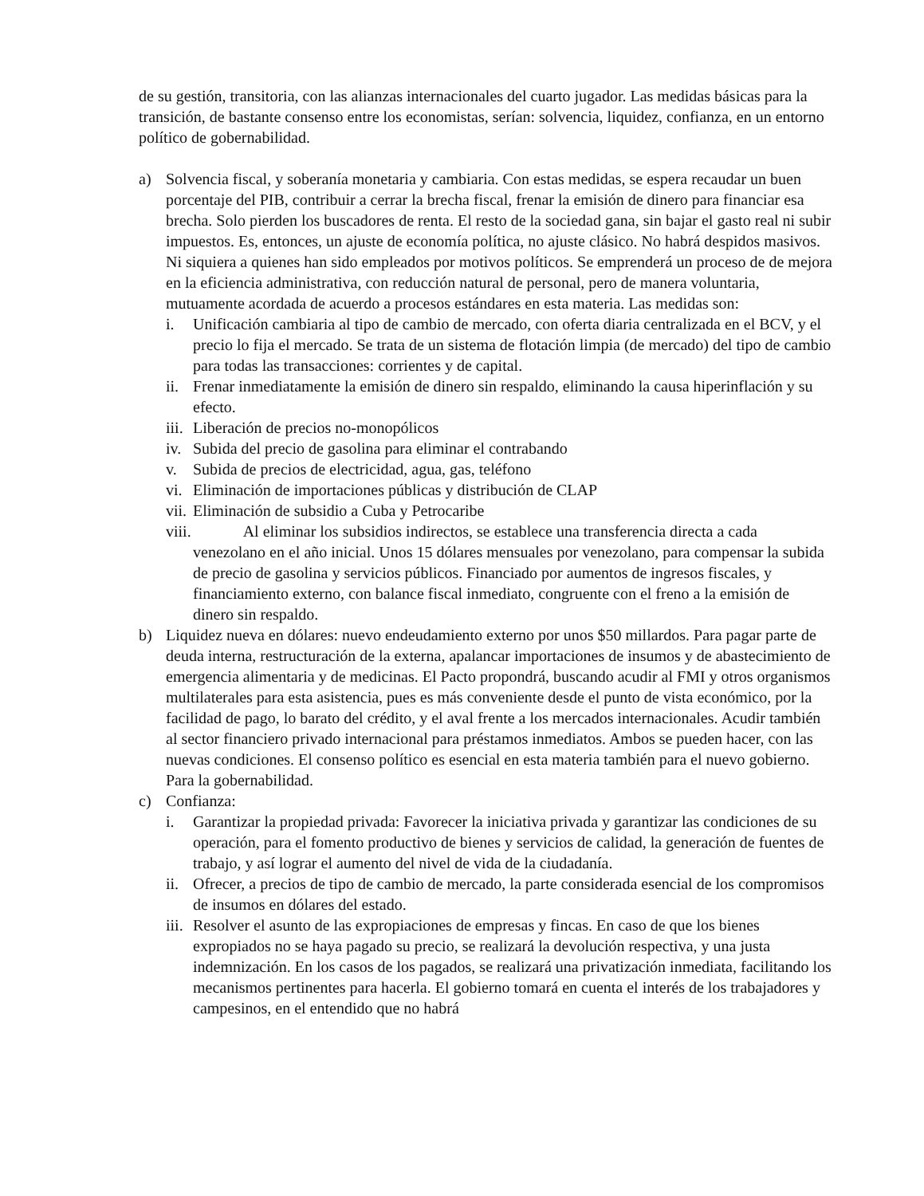de su gestión, transitoria, con las alianzas internacionales del cuarto jugador. Las medidas básicas para la transición, de bastante consenso entre los economistas, serían: solvencia, liquidez, confianza, en un entorno político de gobernabilidad.
a) Solvencia fiscal, y soberanía monetaria y cambiaria. Con estas medidas, se espera recaudar un buen porcentaje del PIB, contribuir a cerrar la brecha fiscal, frenar la emisión de dinero para financiar esa brecha. Solo pierden los buscadores de renta. El resto de la sociedad gana, sin bajar el gasto real ni subir impuestos. Es, entonces, un ajuste de economía política, no ajuste clásico. No habrá despidos masivos. Ni siquiera a quienes han sido empleados por motivos políticos. Se emprenderá un proceso de de mejora en la eficiencia administrativa, con reducción natural de personal, pero de manera voluntaria, mutuamente acordada de acuerdo a procesos estándares en esta materia. Las medidas son:
i. Unificación cambiaria al tipo de cambio de mercado, con oferta diaria centralizada en el BCV, y el precio lo fija el mercado. Se trata de un sistema de flotación limpia (de mercado) del tipo de cambio para todas las transacciones: corrientes y de capital.
ii.
Frenar inmediatamente la emisión de dinero sin respaldo, eliminando la causa hiperinflación y su efecto.
iii.
Liberación de precios no-monopólicos
iv.
Subida del precio de gasolina para eliminar el contrabando
v. Subida de precios de electricidad, agua, gas, teléfono
vi.
Eliminación de importaciones públicas y distribución de CLAP
vii.
Eliminación de subsidio a Cuba y Petrocaribe
viii. Al eliminar los subsidios indirectos, se establece una transferencia directa a cada
venezolano en el año inicial. Unos 15 dólares mensuales por venezolano, para compensar la subida de precio de gasolina y servicios públicos. Financiado por aumentos de ingresos fiscales, y financiamiento externo, con balance fiscal inmediato, congruente con el freno a la emisión de dinero sin respaldo.
b) Liquidez nueva en dólares: nuevo endeudamiento externo por unos $50 millardos. Para pagar parte de deuda interna, restructuración de la externa, apalancar importaciones de insumos y de abastecimiento de emergencia alimentaria y de medicinas. El Pacto propondrá, buscando acudir al FMI y otros organismos multilaterales para esta asistencia, pues es más conveniente desde el punto de vista económico, por la facilidad de pago, lo barato del crédito, y el aval frente a los mercados internacionales. Acudir también al sector financiero privado internacional para préstamos inmediatos. Ambos se pueden hacer, con las nuevas condiciones. El consenso político es esencial en esta materia también para el nuevo gobierno. Para la gobernabilidad.
c) Confianza:
i. Garantizar la propiedad privada: Favorecer la iniciativa privada y garantizar las condiciones de su operación, para el fomento productivo de bienes y servicios de calidad, la generación de fuentes de trabajo, y así lograr el aumento del nivel de vida de la ciudadanía.
ii.
Ofrecer, a precios de tipo de cambio de mercado, la parte considerada esencial de los compromisos de insumos en dólares del estado.
iii.
Resolver el asunto de las expropiaciones de empresas y fincas. En caso de que los bienes expropiados no se haya pagado su precio, se realizará la devolución respectiva, y una justa indemnización. En los casos de los pagados, se realizará una privatización inmediata, facilitando los mecanismos pertinentes para hacerla. El gobierno tomará en cuenta el interés de los trabajadores y campesinos, en el entendido que no habrá